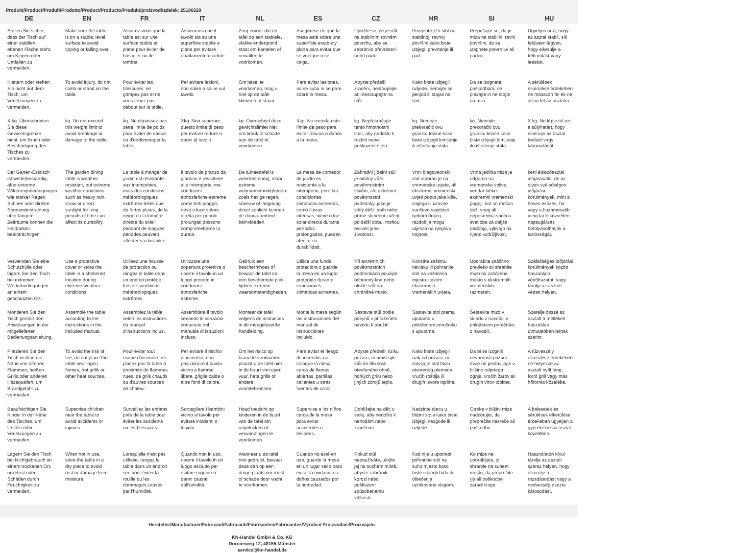Produkt/Product/Produit/Prodotto/Product/Producto/Produkt/proizvod/Izdelek: 25186028
| DE | EN | FR | IT | NL | ES | CZ | HR | SI | HU |
| --- | --- | --- | --- | --- | --- | --- | --- | --- | --- |
| Stellen Sie sicher, dass der Tisch auf einer stabilen, ebenen Fläche steht, um Kippen oder Umfallen zu vermeiden. | Make sure the table is on a stable, level surface to avoid tipping or falling over. | Assurez-vous que la table est sur une surface stable et plane pour éviter de basculer ou de tomber. | Assicurarsi che il tavolo sia su una superficie stabile e piana per evitare ribaltamenti o cadute. | Zorg ervoor dat de tafel op een stabiele, vlakke ondergrond staat om kantelen of omvallen te voorkomen. | Asegúrese de que la mesa esté sobre una superficie estable y plana para evitar que se vuelque o se caiga. | Ujistěte se, že je stůl na stabilním rovném povrchu, aby se zabránilo převrácení nebo pádu. | Provjerite je li stol na stabilnoj, ravnoj površini kako biste izbjegli prevrtanje ili pad. | Prepričajte se, da je miza na stabilni, ravni površini, da se izognete prevrnitvi ali padcu. | Ügyeljen arra, hogy az asztal stabil, sík felületen legyen, hogy elkerülje a felborulást vagy leesést. |
| Klettern oder stehen Sie nicht auf dem Tisch, um Verletzungen zu vermeiden. | To avoid injury, do not climb or stand on the table. | Pour éviter les blessures, ne grimpez pas et ne vous tenez pas debout sur la table. | Per evitare lesioni, non salire o salire sul tavolo. | Om letsel te voorkomen, mag u niet op de tafel klimmen of staan. | Para evitar lesiones, no se suba ni se pare sobre la mesa. | Abyste předešli zranění, nestoupejte ani nestoupejte na stůl. | Kako biste izbjegli ozljede, nemojte se penjati ili stajati na stol. | Da se izognete poškodbam, ne plezajte in ne stojte na mizi. | A sérülések elkerülése érdekében ne másszon fel és ne álljon fel az asztalra. |
| X kg. Überschreiten Sie diese Gewichtsgrenze nicht, um Bruch oder Beschädigung des Tisches zu vermeiden. | kg. Do not exceed this weight limit to avoid breakage or damage to the table. | kg. Ne dépassez pas cette limite de poids pour éviter de casser ou d'endommager la table. | Xkg. Non superare questo limite di peso per evitare rotture o danni al tavolo. | kg. Overschrijd deze gewichtslimiet niet om breuk of schade aan de tafel te voorkomen. | Xkg. No exceda este límite de peso para evitar roturas o daños a la mesa. | kg. Nepřekračujte tento hmotnostní limit, aby nedošlo k rozbití nebo poškození stolu. | kg. Nemojte prekoračiti ovu granicu težine kako biste izbjegli lomljenje ili oštećenje stola. | kg. Nemojte prekoračiti ovu granicu težine kako biste izbjegli lomljenje ili oštećenje stola. | X kg. Ne lépje túl ezt a súlyhatárt, hogy elkerülje az asztal törését vagy károsodását. |
| Der Garten-Esstisch ist wetterbeständig, aber extreme Witterungsbedingungen wie starker Regen, Schnee oder direkte Sonneneinstrahlung über längere Zeiträume können die Haltbarkeit beeinträchtigen. | The garden dining table is weather resistant, but extreme weather conditions such as heavy rain, snow or direct sunlight for long periods of time can affect its durability. | La table à manger de jardin est résistante aux intempéries, mais des conditions météorologiques extrêmes telles que de fortes pluies, de la neige ou la lumière directe du soleil pendant de longues périodes peuvent affecter sa durabilité. | Il tavolo da pranzo da giardino è resistente alle intemperie, ma condizioni atmosferiche estreme come forti piogge, neve o luce solare diretta per periodi prolungati possono comprometterne la durata. | De tuineettafel is weerbestendig, maar extreme weersomstandigheden zoals hevige regen, sneeuw of langdurig direct zonlicht kunnen de duurzaamheid beïnvloeden. | La mesa de comedor de jardín es resistente a la intemperie, pero las condiciones climáticas extremas, como lluvias intensas, nieve o luz solar directa durante períodos prolongados, pueden afectar su durabilidad. | Zahradní jídelní stůl je odolný vůči povětrnostním vlivům, ale extrémní povětrnostní podmínky, jako je silný déšť, sníh nebo přímé sluneční záření po delší dobu, mohou ovlivnit jeho životnost. | Vrtni blagovaonski stol otporan je na vremenske uvjete, ali ekstremni vremenski uvjeti poput jake kiše, snijega ili izravne sunčeve svjetlosti tijekom duljeg razdoblja mogu utjecati na njegovu trajnost. | Vrtna jedilna miza je odporna na vremenske vplive, vendar lahko ekstremni vremenski pogoji, kot so močan dež, sneg ali neposredna sončna svetloba za daljša obdobja, vplivajo na njeno vzdržljivost. | kerti étkezőasztal időjárásálló, de az olyan szélsőséges időjárási körülmények, mint a heves esőzés, hó vagy a huzamosabb ideig tartó közvetlen napsugárzás befolyásolhatják a tartósságát. |
| Verwenden Sie eine Schutzhülle oder lagern Sie den Tisch bei extremen Wetterbedingungen an einem geschützten Ort. | Use a protective cover or store the table in a sheltered location during extreme weather conditions. | Utilisez une housse de protection ou rangez la table dans un endroit protégé lors de conditions météorologiques extrêmes. | Utilizzare una copertura protettiva o riporre il tavolo in un luogo protetto in condizioni atmosferiche estreme. | Gebruik een beschermhoes of bewaar de tafel op een beschermde plek tijdens extreme weersomstandigheden. | Utilice una funda protectora o guarde la mesa en un lugar protegido durante condiciones climáticas extremas. | Při extrémních povětrnostních podmínkách použijte ochranný kryt nebo uložte stůl na chráněné místo. | Koristite zaštitnu navlaku ili pohranite stol na zaštićeno mjesto tijekom ekstremnih vremenskih uvjeta. | Uporabite zaščitno prevleko ali shranite mizo na zaščiteno mesto v ekstremnih vremenskih razmerah. | Szélsőséges időjárási körülmények között használjon védőhuzatot, vagy tárolja az asztalt védett helyen. |
| Montieren Sie den Tisch gemäß den Anweisungen in der mitgelieferten Bedienungsanleitung. | Assemble the table according to the instructions in the included manual. | Assemblez la table selon les instructions du manuel d'instructions inclus. | Assemblare il tavolo secondo le istruzioni contenute nel manuale di istruzioni incluso. | Monteer de tafel volgens de instructies in de meegeleverde handleiding. | Monte la mesa según las instrucciones del manual de instrucciones incluido. | Sestavte stůl podle pokynů v přiloženém návodu k použití. | Sastavite stol prema uputama u priloženom priručniku s uputama. | Sestavite mizo v skladu z navodili v priloženem priročniku z navodili. | Szerelje össze az asztalt a mellékelt használati útmutatóban leírtak szerint. |
| Platzieren Sie den Tisch nicht in der Nähe von offenen Flammen, heißen Grills oder anderen Hitzequellen, um Brandgefahr zu vermeiden. | To avoid the risk of fire, do not place the table near open flames, hot grills or other heat sources. | Pour éviter tout risque d'incendie, ne placez pas la table à proximité de flammes nues, de grils chauds ou d'autres sources de chaleur. | Per evitare il rischio di incendio, non posizionare il tavolo vicino a fiamme libere, griglie calde o altre fonti di calore. | Om het risico op brand te voorkomen, plaatst u de tafel niet in de buurt van open vuur, hete grills of andere warmtebronnen. | Para evitar el riesgo de incendio, no coloque la mesa cerca de llamas abiertas, parrillas calientes u otras fuentes de calor. | Abyste předešli riziku požáru, neumisťujte stůl do blízkosti otevřeného ohně, horkých grilů nebo jiných zdrojů tepla. | Kako biste izbjegli rizik od požara, ne stavljajte stol blizu otvorenog plamena, vrućih roštilja ili drugih izvora topline. | Da bi se izognili nevarnosti požara, mize ne postavljajte v bližino odprtega ognja, vročih žarov ali drugih virov toplote. | A tűzveszély elkerülése érdekében ne helyezze az asztalt nyílt láng, forró grill vagy más hőforrás közelébe. |
| Beaufsichtigen Sie Kinder in der Nähe des Tisches, um Unfälle oder Verletzungen zu vermeiden. | Supervise children near the table to avoid accidents or injuries. | Surveillez les enfants près de la table pour éviter les accidents ou les blessures. | Sorvegliare i bambini vicino al tavolo per evitare incidenti o lesioni. | Houd toezicht op kinderen in de buurt van de tafel om ongelukken of verwondingen te voorkomen. | Supervise a los niños cerca de la mesa para evitar accidentes o lesiones. | Dohlížejte na děti u stolu, aby nedošlo k nehodám nebo zraněním. | Nadzirite djecu u blizini stola kako biste izbjegli nezgode ili ozljede. | Otroke v bližini mize nadzorujte, da preprečite nesreče ali poškodbe. | A balesetek és sérülések elkerülése érdekében ügyeljen a gyerekekre az asztal közelében. |
| Lagern Sie den Tisch bei Nichtgebrauch an einem trockenen Ort, um Rost oder Schäden durch Feuchtigkeit zu vermeiden. | When not in use, store the table in a dry place to avoid rust or damage from moisture. | Lorsqu'elle n'est pas utilisée, rangez la table dans un endroit sec pour éviter la rouille ou les dommages causés par l'humidité. | Quando non in uso, riporre il tavolo in un luogo asciutto per evitare ruggine o danni causati dall'umidità. | Wanneer u de tafel niet gebruikt, bewaar deze dan op een droge plaats om roest of schade door vocht te voorkomen. | Cuando no esté en uso, guarde la mesa en un lugar seco para evitar la oxidación o daños causados por la humedad. | Pokud stůl nepoužíváte, uložte jej na suchém místě, abyste zabránili korozi nebo poškození způsobenému vlhkostí. | Kad nije u upotrebi, pohranite stol na suho mjesto kako biste izbjegli hrđu ili oštećenja uzrokovana vlagom. | Ko mize ne uporabljate, jo shranite na suhem mestu, da preprečite rjo ali poškodbe zaradi vlage. | Használaton kívül tárolja az asztalt száraz helyen, hogy elkerülje a rozsdásodást vagy a nedvesség okozta károsodást. |
Hersteller/Manufacturer/Fabricant/Fabricanti/Fabrikanten/Fabricantes/Výrobci/ Proizvođači/Proizvajalci
KN-Handel GmbH & Co. KG
Dornierweg 12, 48155 Münster
service@kn-handel.de